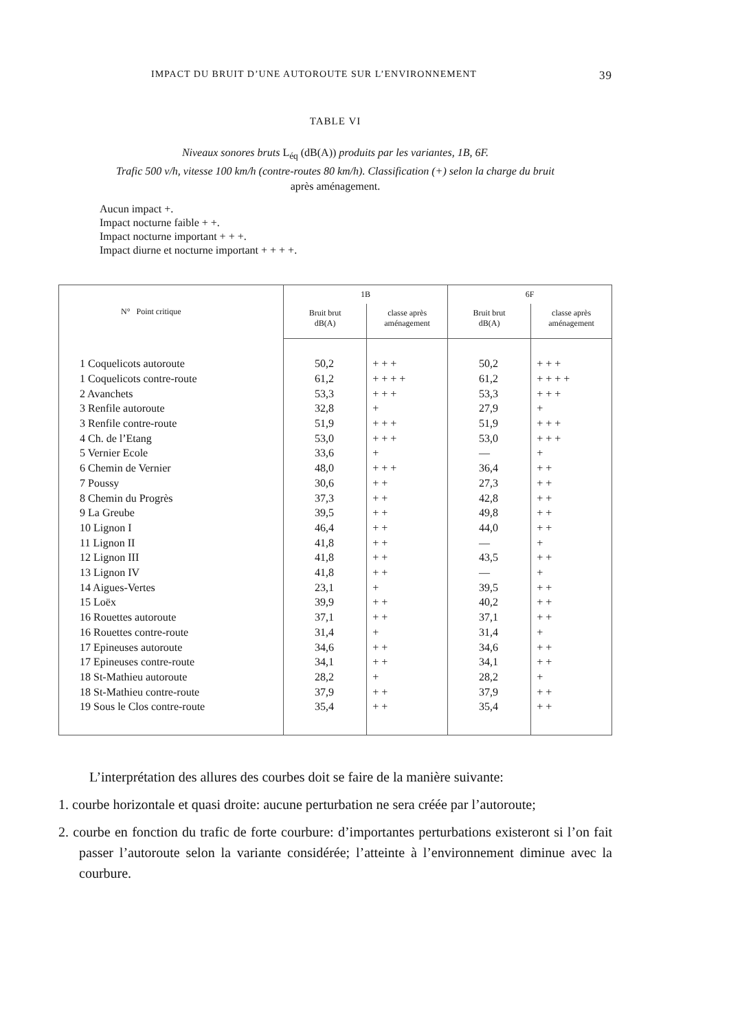IMPACT DU BRUIT D’UNE AUTOROUTE SUR L’ENVIRONNEMENT 39
TABLE VI
Niveaux sonores bruts L<sub>éq</sub> (dB(A)) produits par les variantes, 1B, 6F.
Trafic 500 v/h, vitesse 100 km/h (contre-routes 80 km/h). Classification (+) selon la charge du bruit
après aménagement.
Aucun impact +.
Impact nocturne faible + +.
Impact nocturne important + + +.
Impact diurne et nocturne important + + + +.
| N° Point critique | 1B | | 6F | |
| --- | --- | --- | --- | --- |
| | Bruit brut dB(A) | classe après aménagement | Bruit brut dB(A) | classe après aménagement |
| 1 Coquelicots autoroute | 50,2 | + + + | 50,2 | + + + |
| 1 Coquelicots contre-route | 61,2 | + + + + | 61,2 | + + + + |
| 2 Avanchets | 53,3 | + + + | 53,3 | + + + |
| 3 Renfile autoroute | 32,8 | + | 27,9 | + |
| 3 Renfile contre-route | 51,9 | + + + | 51,9 | + + + |
| 4 Ch. de l’Etang | 53,0 | + + + | 53,0 | + + + |
| 5 Vernier Ecole | 33,6 | + | — | + |
| 6 Chemin de Vernier | 48,0 | + + + | 36,4 | + + |
| 7 Poussy | 30,6 | + + | 27,3 | + + |
| 8 Chemin du Progrès | 37,3 | + + | 42,8 | + + |
| 9 La Greube | 39,5 | + + | 49,8 | + + |
| 10 Lignon I | 46,4 | + + | 44,0 | + + |
| 11 Lignon II | 41,8 | + + | — | + |
| 12 Lignon III | 41,8 | + + | 43,5 | + + |
| 13 Lignon IV | 41,8 | + + | — | + |
| 14 Aigues-Vertes | 23,1 | + | 39,5 | + + |
| 15 Loëx | 39,9 | + + | 40,2 | + + |
| 16 Rouettes autoroute | 37,1 | + + | 37,1 | + + |
| 16 Rouettes contre-route | 31,4 | + | 31,4 | + |
| 17 Epineuses autoroute | 34,6 | + + | 34,6 | + + |
| 17 Epineuses contre-route | 34,1 | + + | 34,1 | + + |
| 18 St-Mathieu autoroute | 28,2 | + | 28,2 | + |
| 18 St-Mathieu contre-route | 37,9 | + + | 37,9 | + + |
| 19 Sous le Clos contre-route | 35,4 | + + | 35,4 | + + |
L’interprétation des allures des courbes doit se faire de la manière suivante:
1. courbe horizontale et quasi droite: aucune perturbation ne sera créée par l’autoroute;
2. courbe en fonction du trafic de forte courbure: d’importantes perturbations existeront si l’on fait passer l’autoroute selon la variante considérée; l’atteinte à l’environnement diminue avec la courbure.